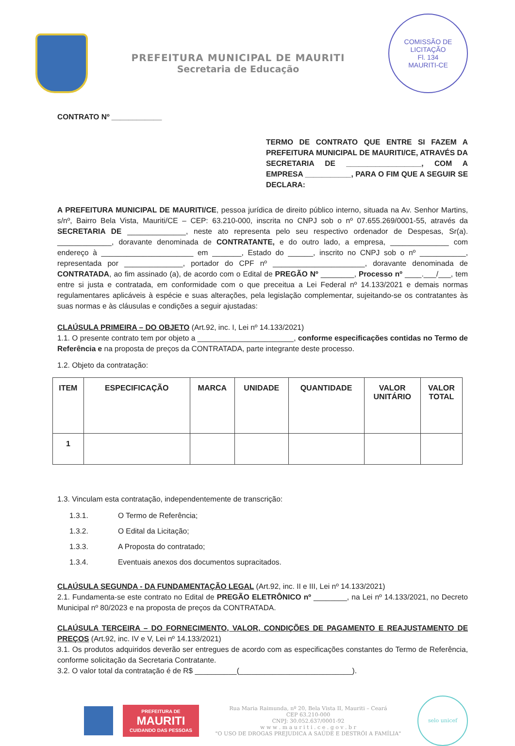PREFEITURA MUNICIPAL DE MAURITI
Secretaria de Educação
COMISSÃO DE LICITAÇÃO
Fl. 134
MAURITI-CE
CONTRATO Nº ____________
TERMO DE CONTRATO QUE ENTRE SI FAZEM A PREFEITURA MUNICIPAL DE MAURITI/CE, ATRAVÉS DA SECRETARIA DE __________________, COM A EMPRESA ___________, PARA O FIM QUE A SEGUIR SE DECLARA:
A PREFEITURA MUNICIPAL DE MAURITI/CE, pessoa jurídica de direito público interno, situada na Av. Senhor Martins, s/nº, Bairro Bela Vista, Mauriti/CE – CEP: 63.210-000, inscrita no CNPJ sob o nº 07.655.269/0001-55, através da SECRETARIA DE ______________, neste ato representa pelo seu respectivo ordenador de Despesas, Sr(a). _____________, doravante denominada de CONTRATANTE, e do outro lado, a empresa, ______________ com endereço à ______________________ em _______, Estado do ______, inscrito no CNPJ sob o nº ___________, representada por ______________, portador do CPF nº ______________________, doravante denominada de CONTRATADA, ao fim assinado (a), de acordo com o Edital de PREGÃO Nº ________, Processo nº ____.___/___, tem entre si justa e contratada, em conformidade com o que preceitua a Lei Federal nº 14.133/2021 e demais normas regulamentares aplicáveis à espécie e suas alterações, pela legislação complementar, sujeitando-se os contratantes às suas normas e às cláusulas e condições a seguir ajustadas:
CLAÚSULA PRIMEIRA – DO OBJETO (Art.92, inc. I, Lei nº 14.133/2021)
1.1. O presente contrato tem por objeto a _______________________, conforme especificações contidas no Termo de Referência e na proposta de preços da CONTRATADA, parte integrante deste processo.
1.2. Objeto da contratação:
| ITEM | ESPECIFICAÇÃO | MARCA | UNIDADE | QUANTIDADE | VALOR UNITÁRIO | VALOR TOTAL |
| --- | --- | --- | --- | --- | --- | --- |
| 1 | | | | | | |
1.3. Vinculam esta contratação, independentemente de transcrição:
1.3.1. O Termo de Referência;
1.3.2. O Edital da Licitação;
1.3.3. A Proposta do contratado;
1.3.4. Eventuais anexos dos documentos supracitados.
CLAÚSULA SEGUNDA - DA FUNDAMENTAÇÃO LEGAL (Art.92, inc. II e III, Lei nº 14.133/2021)
2.1. Fundamenta-se este contrato no Edital de PREGÃO ELETRÔNICO nº ________, na Lei nº 14.133/2021, no Decreto Municipal nº 80/2023 e na proposta de preços da CONTRATADA.
CLAÚSULA TERCEIRA – DO FORNECIMENTO, VALOR, CONDIÇÕES DE PAGAMENTO E REAJUSTAMENTO DE PREÇOS (Art.92, inc. IV e V, Lei nº 14.133/2021)
3.1. Os produtos adquiridos deverão ser entregues de acordo com as especificações constantes do Termo de Referência, conforme solicitação da Secretaria Contratante.
3.2. O valor total da contratação é de R$ __________(___________________________).
PREFEITURA DE
MAURITI
CUIDANDO DAS PESSOAS
Rua Maria Raimunda, nº 20, Bela Vista II, Mauriti – Ceará
CEP 63.210-000
CNPJ: 30.052.637/0001-92
w w w . m a u r i t i . c e . g o v . b r
"O USO DE DROGAS PREJUDICA A SAÚDE E DESTRÓI A FAMÍLIA"
selo unicef